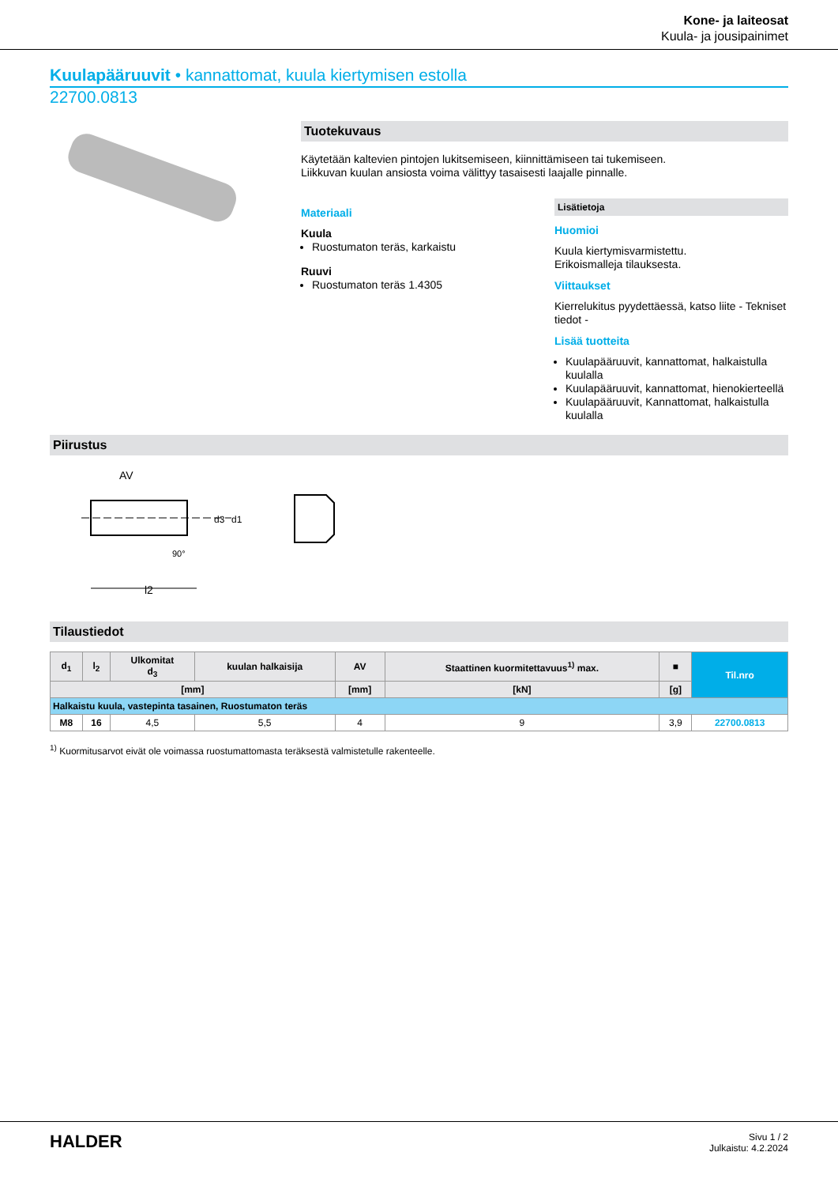Kone- ja laiteosat
Kuula- ja jousipainimet
Kuulapääruuvit • kannattomat, kuula kiertymisen estolla
22700.0813
Tuotekuvaus
Käytetään kaltevien pintojen lukitsemiseen, kiinnittämiseen tai tukemiseen.
Liikkuvan kuulan ansiosta voima välittyy tasaisesti laajalle pinnalle.
Materiaali
Kuula
Ruostumaton teräs, karkaistu
Ruuvi
Ruostumaton teräs 1.4305
Lisätietoja
Huomioi
Kuula kiertymisvarmistettu.
Erikoismalleja tilauksesta.
Viittaukset
Kierrelukitus pyydettäessä, katso liite - Tekniset tiedot -
Lisää tuotteita
Kuulapääruuvit, kannattomat, halkaistulla kuulalla
Kuulapääruuvit, kannattomat, hienokierteellä
Kuulapääruuvit, Kannattomat, halkaistulla kuulalla
Piirustus
AV
l2
d3
d1
90°
Tilaustiedot
| d<sub>1</sub> | l<sub>2</sub> | Ulkomitat d<sub>3</sub> | kuulan halkaisija | AV | Staattinen kuormitettavuus<sup>1)</sup> max. | ■ | Til.nro |
| --- | --- | --- | --- | --- | --- | --- | --- |
| [mm] | | | | [mm] | [kN] | [g] | |
| Halkaistu kuula, vastepinta tasainen, Ruostumaton teräs | | | | | | | |
| M8 | 16 | 4,5 | 5,5 | 4 | 9 | 3,9 | 22700.0813 |
<sup>1)</sup> Kuormitusarvot eivät ole voimassa ruostumattomasta teräksestä valmistetulle rakenteelle.
HALDER
Sivu 1 / 2
Julkaistu: 4.2.2024